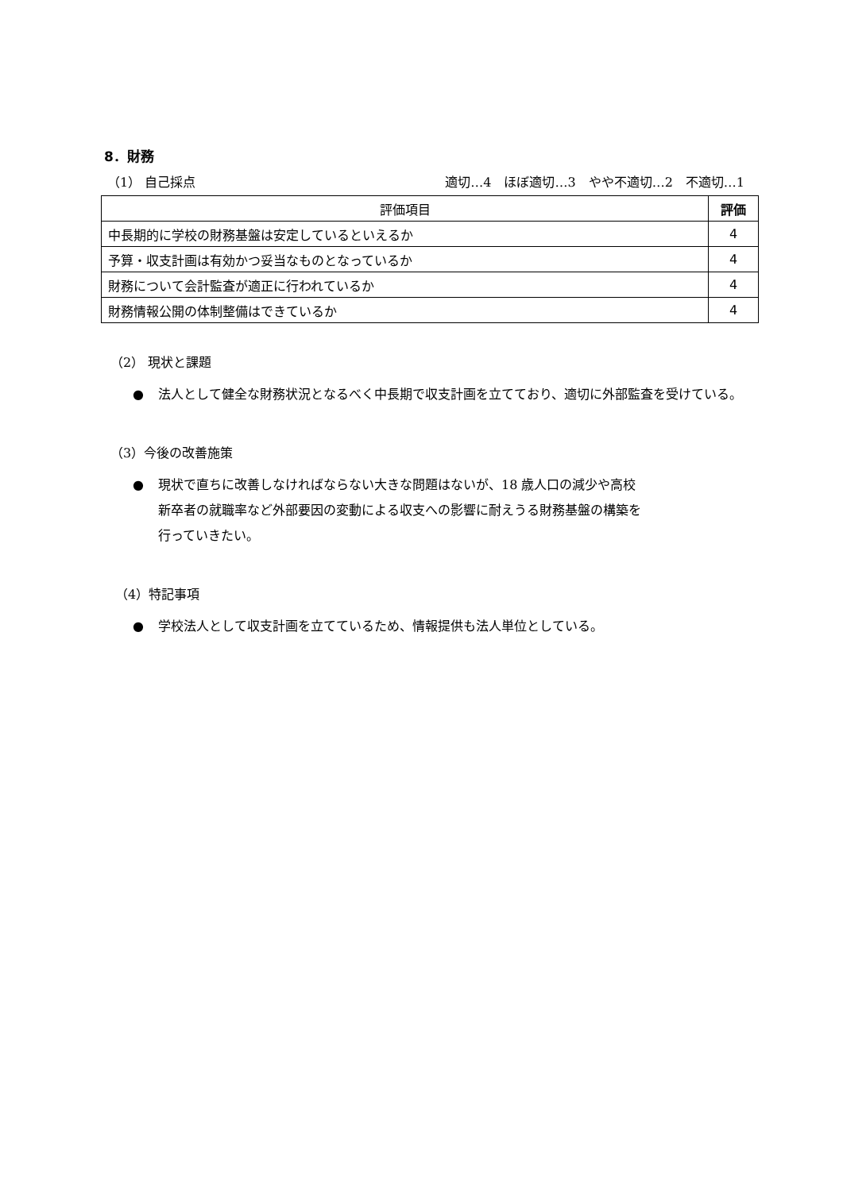8．財務
（1） 自己採点 適切…4　ほぼ適切…3　やや不適切…2　不適切…1
| 評価項目 | 評価 |
| --- | --- |
| 中長期的に学校の財務基盤は安定しているといえるか | 4 |
| 予算・収支計画は有効かつ妥当なものとなっているか | 4 |
| 財務について会計監査が適正に行われているか | 4 |
| 財務情報公開の体制整備はできているか | 4 |
（2） 現状と課題
● 法人として健全な財務状況となるべく中長期で収支計画を立てており、適切に外部監査を受けている。
（3）今後の改善施策
● 現状で直ちに改善しなければならない大きな問題はないが、18 歳人口の減少や高校
新卒者の就職率など外部要因の変動による収支への影響に耐えうる財務基盤の構築を
行っていきたい。
（4）特記事項
● 学校法人として収支計画を立てているため、情報提供も法人単位としている。